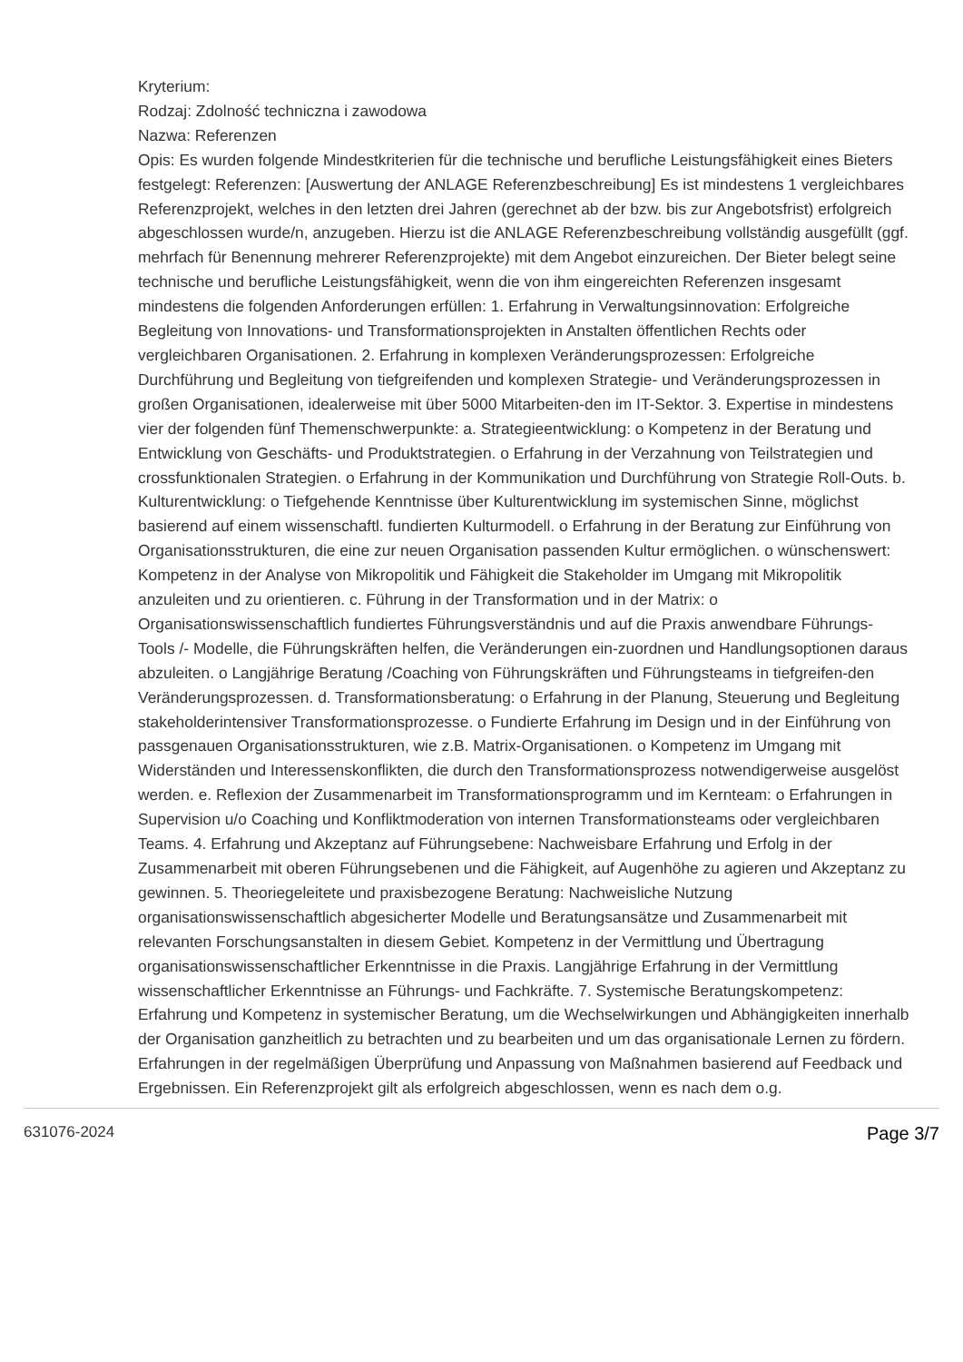Kryterium:
Rodzaj: Zdolność techniczna i zawodowa
Nazwa: Referenzen
Opis: Es wurden folgende Mindestkriterien für die technische und berufliche Leistungsfähigkeit eines Bieters festgelegt: Referenzen: [Auswertung der ANLAGE Referenzbeschreibung] Es ist mindestens 1 vergleichbares Referenzprojekt, welches in den letzten drei Jahren (gerechnet ab der bzw. bis zur Angebotsfrist) erfolgreich abgeschlossen wurde/n, anzugeben. Hierzu ist die ANLAGE Referenzbeschreibung vollständig ausgefüllt (ggf. mehrfach für Benennung mehrerer Referenzprojekte) mit dem Angebot einzureichen. Der Bieter belegt seine technische und berufliche Leistungsfähigkeit, wenn die von ihm eingereichten Referenzen insgesamt mindestens die folgenden Anforderungen erfüllen: 1. Erfahrung in Verwaltungsinnovation: Erfolgreiche Begleitung von Innovations- und Transformationsprojekten in Anstalten öffentlichen Rechts oder vergleichbaren Organisationen. 2. Erfahrung in komplexen Veränderungsprozessen: Erfolgreiche Durchführung und Begleitung von tiefgreifenden und komplexen Strategie- und Veränderungsprozessen in großen Organisationen, idealerweise mit über 5000 Mitarbeiten-den im IT-Sektor. 3. Expertise in mindestens vier der folgenden fünf Themenschwerpunkte: a. Strategieentwicklung: o Kompetenz in der Beratung und Entwicklung von Geschäfts- und Produktstrategien. o Erfahrung in der Verzahnung von Teilstrategien und crossfunktionalen Strategien. o Erfahrung in der Kommunikation und Durchführung von Strategie Roll-Outs. b. Kulturentwicklung: o Tiefgehende Kenntnisse über Kulturentwicklung im systemischen Sinne, möglichst basierend auf einem wissenschaftl. fundierten Kulturmodell. o Erfahrung in der Beratung zur Einführung von Organisationsstrukturen, die eine zur neuen Organisation passenden Kultur ermöglichen. o wünschenswert: Kompetenz in der Analyse von Mikropolitik und Fähigkeit die Stakeholder im Umgang mit Mikropolitik anzuleiten und zu orientieren. c. Führung in der Transformation und in der Matrix: o Organisationswissenschaftlich fundiertes Führungsverständnis und auf die Praxis anwendbare Führungs-Tools /- Modelle, die Führungskräften helfen, die Veränderungen ein-zuordnen und Handlungsoptionen daraus abzuleiten. o Langjährige Beratung /Coaching von Führungskräften und Führungsteams in tiefgreifen-den Veränderungsprozessen. d. Transformationsberatung: o Erfahrung in der Planung, Steuerung und Begleitung stakeholderintensiver Transformationsprozesse. o Fundierte Erfahrung im Design und in der Einführung von passgenauen Organisationsstrukturen, wie z.B. Matrix-Organisationen. o Kompetenz im Umgang mit Widerständen und Interessenskonflikten, die durch den Transformationsprozess notwendigerweise ausgelöst werden. e. Reflexion der Zusammenarbeit im Transformationsprogramm und im Kernteam: o Erfahrungen in Supervision u/o Coaching und Konfliktmoderation von internen Transformationsteams oder vergleichbaren Teams. 4. Erfahrung und Akzeptanz auf Führungsebene: Nachweisbare Erfahrung und Erfolg in der Zusammenarbeit mit oberen Führungsebenen und die Fähigkeit, auf Augenhöhe zu agieren und Akzeptanz zu gewinnen. 5. Theoriegeleitete und praxisbezogene Beratung: Nachweisliche Nutzung organisationswissenschaftlich abgesicherter Modelle und Beratungsansätze und Zusammenarbeit mit relevanten Forschungsanstalten in diesem Gebiet. Kompetenz in der Vermittlung und Übertragung organisationswissenschaftlicher Erkenntnisse in die Praxis. Langjährige Erfahrung in der Vermittlung wissenschaftlicher Erkenntnisse an Führungs- und Fachkräfte. 7. Systemische Beratungskompetenz: Erfahrung und Kompetenz in systemischer Beratung, um die Wechselwirkungen und Abhängigkeiten innerhalb der Organisation ganzheitlich zu betrachten und zu bearbeiten und um das organisationale Lernen zu fördern. Erfahrungen in der regelmäßigen Überprüfung und Anpassung von Maßnahmen basierend auf Feedback und Ergebnissen. Ein Referenzprojekt gilt als erfolgreich abgeschlossen, wenn es nach dem o.g.
631076-2024 Page 3/7